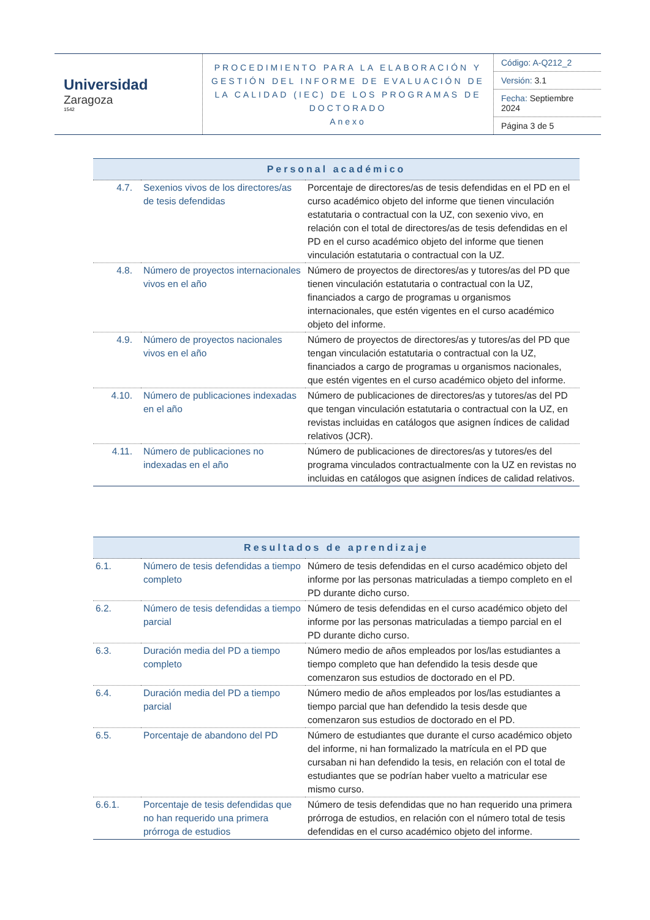| Universidad Zaragoza 1542 | PROCEDIMIENTO PARA LA ELABORACIÓN Y GESTIÓN DEL INFORME DE EVALUACIÓN DE LA CALIDAD (IEC) DE LOS PROGRAMAS DE DOCTORADO Anexo | / Código: A-Q212_2 / / Versión: 3.1 / / Fecha: Septiembre 2024 / / Página 3 de 5 / |
| Personal académico | | |
| --- | --- | --- |
| 4.7. | Sexenios vivos de los directores/as de tesis defendidas | Porcentaje de directores/as de tesis defendidas en el PD en el curso académico objeto del informe que tienen vinculación estatutaria o contractual con la UZ, con sexenio vivo, en relación con el total de directores/as de tesis defendidas en el PD en el curso académico objeto del informe que tienen vinculación estatutaria o contractual con la UZ. |
| 4.8. | Número de proyectos internacionales vivos en el año | Número de proyectos de directores/as y tutores/as del PD que tienen vinculación estatutaria o contractual con la UZ, financiados a cargo de programas u organismos internacionales, que estén vigentes en el curso académico objeto del informe. |
| 4.9. | Número de proyectos nacionales vivos en el año | Número de proyectos de directores/as y tutores/as del PD que tengan vinculación estatutaria o contractual con la UZ, financiados a cargo de programas u organismos nacionales, que estén vigentes en el curso académico objeto del informe. |
| 4.10. | Número de publicaciones indexadas en el año | Número de publicaciones de directores/as y tutores/as del PD que tengan vinculación estatutaria o contractual con la UZ, en revistas incluidas en catálogos que asignen índices de calidad relativos (JCR). |
| 4.11. | Número de publicaciones no indexadas en el año | Número de publicaciones de directores/as y tutores/es del programa vinculados contractualmente con la UZ en revistas no incluidas en catálogos que asignen índices de calidad relativos. |
| Resultados de aprendizaje | | |
| --- | --- | --- |
| 6.1. | Número de tesis defendidas a tiempo completo | Número de tesis defendidas en el curso académico objeto del informe por las personas matriculadas a tiempo completo en el PD durante dicho curso. |
| 6.2. | Número de tesis defendidas a tiempo parcial | Número de tesis defendidas en el curso académico objeto del informe por las personas matriculadas a tiempo parcial en el PD durante dicho curso. |
| 6.3. | Duración media del PD a tiempo completo | Número medio de años empleados por los/las estudiantes a tiempo completo que han defendido la tesis desde que comenzaron sus estudios de doctorado en el PD. |
| 6.4. | Duración media del PD a tiempo parcial | Número medio de años empleados por los/las estudiantes a tiempo parcial que han defendido la tesis desde que comenzaron sus estudios de doctorado en el PD. |
| 6.5. | Porcentaje de abandono del PD | Número de estudiantes que durante el curso académico objeto del informe, ni han formalizado la matrícula en el PD que cursaban ni han defendido la tesis, en relación con el total de estudiantes que se podrían haber vuelto a matricular ese mismo curso. |
| 6.6.1. | Porcentaje de tesis defendidas que no han requerido una primera prórroga de estudios | Número de tesis defendidas que no han requerido una primera prórroga de estudios, en relación con el número total de tesis defendidas en el curso académico objeto del informe. |